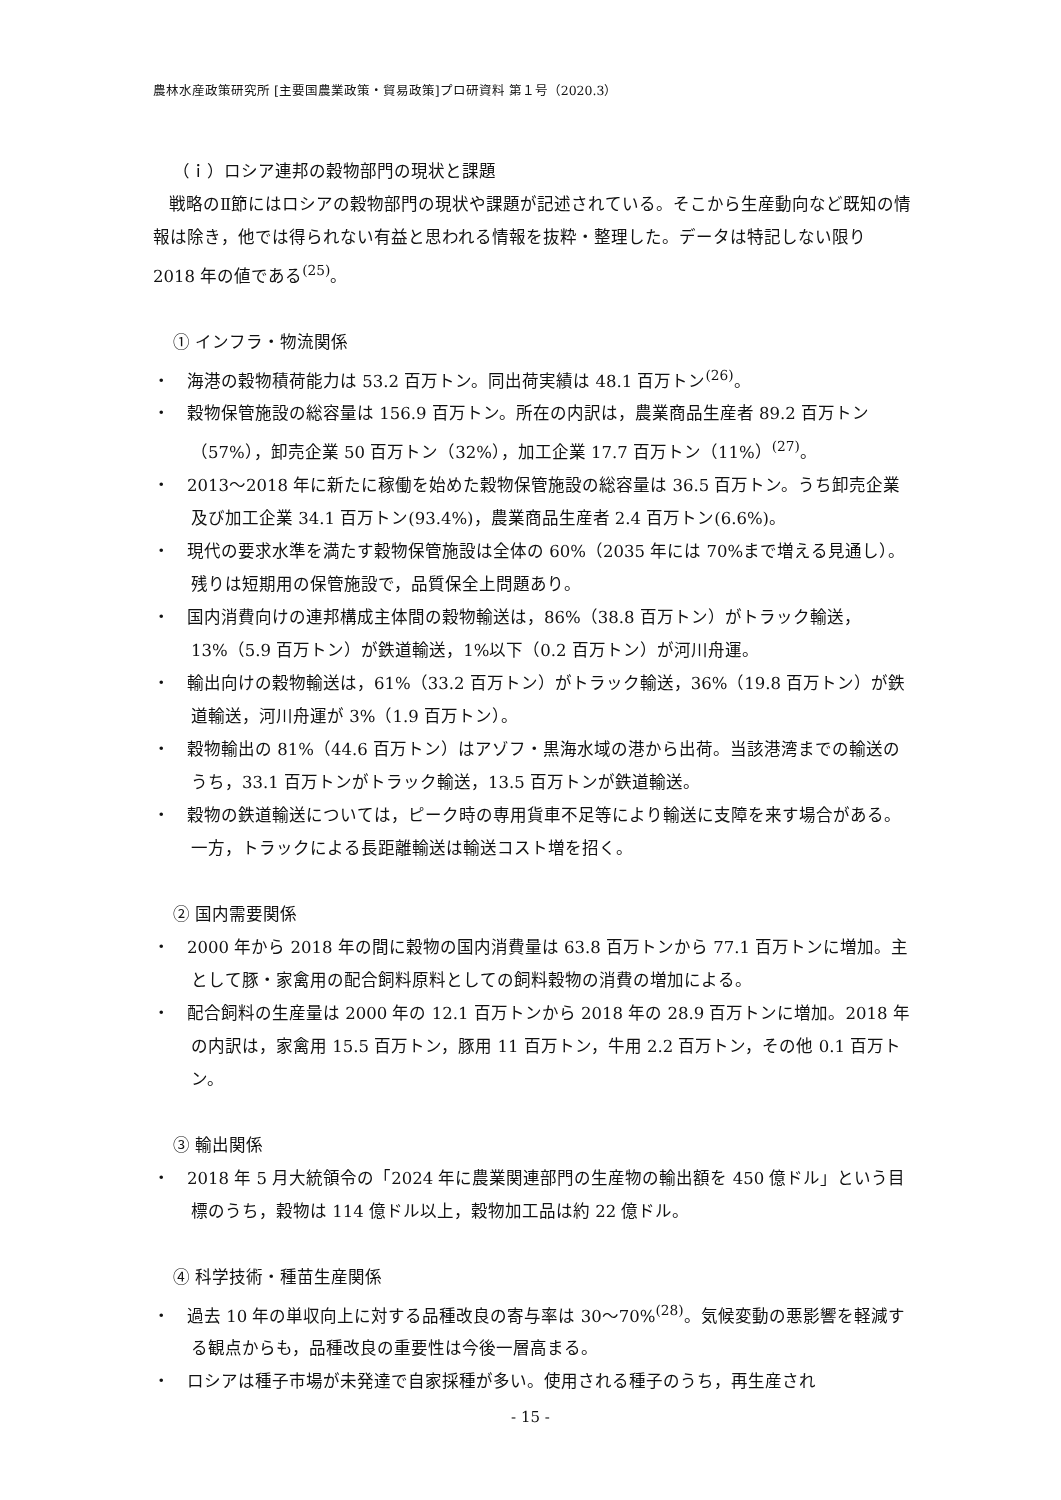農林水産政策研究所 [主要国農業政策・貿易政策]プロ研資料 第１号（2020.3）
（ｉ）ロシア連邦の穀物部門の現状と課題
戦略のⅡ節にはロシアの穀物部門の現状や課題が記述されている。そこから生産動向など既知の情報は除き，他では得られない有益と思われる情報を抜粋・整理した。データは特記しない限り 2018 年の値である<sup>(25)</sup>。
① インフラ・物流関係
・　海港の穀物積荷能力は 53.2 百万トン。同出荷実績は 48.1 百万トン<sup>(26)</sup>。
・　穀物保管施設の総容量は 156.9 百万トン。所在の内訳は，農業商品生産者 89.2 百万トン（57%），卸売企業 50 百万トン（32%），加工企業 17.7 百万トン（11%）<sup>(27)</sup>。
・　2013～2018 年に新たに稼働を始めた穀物保管施設の総容量は 36.5 百万トン。うち卸売企業及び加工企業 34.1 百万トン(93.4%)，農業商品生産者 2.4 百万トン(6.6%)。
・　現代の要求水準を満たす穀物保管施設は全体の 60%（2035 年には 70%まで増える見通し）。残りは短期用の保管施設で，品質保全上問題あり。
・　国内消費向けの連邦構成主体間の穀物輸送は，86%（38.8 百万トン）がトラック輸送，13%（5.9 百万トン）が鉄道輸送，1%以下（0.2 百万トン）が河川舟運。
・　輸出向けの穀物輸送は，61%（33.2 百万トン）がトラック輸送，36%（19.8 百万トン）が鉄道輸送，河川舟運が 3%（1.9 百万トン）。
・　穀物輸出の 81%（44.6 百万トン）はアゾフ・黒海水域の港から出荷。当該港湾までの輸送のうち，33.1 百万トンがトラック輸送，13.5 百万トンが鉄道輸送。
・　穀物の鉄道輸送については，ピーク時の専用貨車不足等により輸送に支障を来す場合がある。一方，トラックによる長距離輸送は輸送コスト増を招く。
② 国内需要関係
・　2000 年から 2018 年の間に穀物の国内消費量は 63.8 百万トンから 77.1 百万トンに増加。主として豚・家禽用の配合飼料原料としての飼料穀物の消費の増加による。
・　配合飼料の生産量は 2000 年の 12.1 百万トンから 2018 年の 28.9 百万トンに増加。2018 年の内訳は，家禽用 15.5 百万トン，豚用 11 百万トン，牛用 2.2 百万トン，その他 0.1 百万トン。
③ 輸出関係
・　2018 年 5 月大統領令の「2024 年に農業関連部門の生産物の輸出額を 450 億ドル」という目標のうち，穀物は 114 億ドル以上，穀物加工品は約 22 億ドル。
④ 科学技術・種苗生産関係
・　過去 10 年の単収向上に対する品種改良の寄与率は 30～70%<sup>(28)</sup>。気候変動の悪影響を軽減する観点からも，品種改良の重要性は今後一層高まる。
・　ロシアは種子市場が未発達で自家採種が多い。使用される種子のうち，再生産され
- 15 -